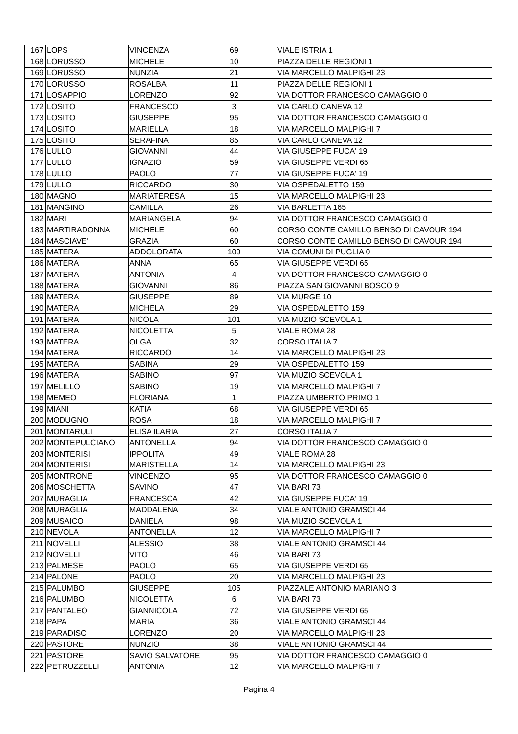| 167 | LOPS | VINCENZA | 69 | | VIALE ISTRIA 1 |
| 168 | LORUSSO | MICHELE | 10 | | PIAZZA DELLE REGIONI 1 |
| 169 | LORUSSO | NUNZIA | 21 | | VIA MARCELLO MALPIGHI 23 |
| 170 | LORUSSO | ROSALBA | 11 | | PIAZZA DELLE REGIONI 1 |
| 171 | LOSAPPIO | LORENZO | 92 | | VIA DOTTOR FRANCESCO CAMAGGIO 0 |
| 172 | LOSITO | FRANCESCO | 3 | | VIA CARLO CANEVA 12 |
| 173 | LOSITO | GIUSEPPE | 95 | | VIA DOTTOR FRANCESCO CAMAGGIO 0 |
| 174 | LOSITO | MARIELLA | 18 | | VIA MARCELLO MALPIGHI 7 |
| 175 | LOSITO | SERAFINA | 85 | | VIA CARLO CANEVA 12 |
| 176 | LULLO | GIOVANNI | 44 | | VIA GIUSEPPE FUCA' 19 |
| 177 | LULLO | IGNAZIO | 59 | | VIA GIUSEPPE VERDI 65 |
| 178 | LULLO | PAOLO | 77 | | VIA GIUSEPPE FUCA' 19 |
| 179 | LULLO | RICCARDO | 30 | | VIA OSPEDALETTO 159 |
| 180 | MAGNO | MARIATERESA | 15 | | VIA MARCELLO MALPIGHI 23 |
| 181 | MANGINO | CAMILLA | 26 | | VIA BARLETTA 165 |
| 182 | MARI | MARIANGELA | 94 | | VIA DOTTOR FRANCESCO CAMAGGIO 0 |
| 183 | MARTIRADONNA | MICHELE | 60 | | CORSO CONTE CAMILLO BENSO DI CAVOUR 194 |
| 184 | MASCIAVE' | GRAZIA | 60 | | CORSO CONTE CAMILLO BENSO DI CAVOUR 194 |
| 185 | MATERA | ADDOLORATA | 109 | | VIA COMUNI DI PUGLIA 0 |
| 186 | MATERA | ANNA | 65 | | VIA GIUSEPPE VERDI 65 |
| 187 | MATERA | ANTONIA | 4 | | VIA DOTTOR FRANCESCO CAMAGGIO 0 |
| 188 | MATERA | GIOVANNI | 86 | | PIAZZA SAN GIOVANNI BOSCO 9 |
| 189 | MATERA | GIUSEPPE | 89 | | VIA MURGE 10 |
| 190 | MATERA | MICHELA | 29 | | VIA OSPEDALETTO 159 |
| 191 | MATERA | NICOLA | 101 | | VIA MUZIO SCEVOLA 1 |
| 192 | MATERA | NICOLETTA | 5 | | VIALE ROMA 28 |
| 193 | MATERA | OLGA | 32 | | CORSO ITALIA 7 |
| 194 | MATERA | RICCARDO | 14 | | VIA MARCELLO MALPIGHI 23 |
| 195 | MATERA | SABINA | 29 | | VIA OSPEDALETTO 159 |
| 196 | MATERA | SABINO | 97 | | VIA MUZIO SCEVOLA 1 |
| 197 | MELILLO | SABINO | 19 | | VIA MARCELLO MALPIGHI 7 |
| 198 | MEMEO | FLORIANA | 1 | | PIAZZA UMBERTO PRIMO 1 |
| 199 | MIANI | KATIA | 68 | | VIA GIUSEPPE VERDI 65 |
| 200 | MODUGNO | ROSA | 18 | | VIA MARCELLO MALPIGHI 7 |
| 201 | MONTARULI | ELISA ILARIA | 27 | | CORSO ITALIA 7 |
| 202 | MONTEPULCIANO | ANTONELLA | 94 | | VIA DOTTOR FRANCESCO CAMAGGIO 0 |
| 203 | MONTERISI | IPPOLITA | 49 | | VIALE ROMA 28 |
| 204 | MONTERISI | MARISTELLA | 14 | | VIA MARCELLO MALPIGHI 23 |
| 205 | MONTRONE | VINCENZO | 95 | | VIA DOTTOR FRANCESCO CAMAGGIO 0 |
| 206 | MOSCHETTA | SAVINO | 47 | | VIA BARI 73 |
| 207 | MURAGLIA | FRANCESCA | 42 | | VIA GIUSEPPE FUCA' 19 |
| 208 | MURAGLIA | MADDALENA | 34 | | VIALE ANTONIO GRAMSCI 44 |
| 209 | MUSAICO | DANIELA | 98 | | VIA MUZIO SCEVOLA 1 |
| 210 | NEVOLA | ANTONELLA | 12 | | VIA MARCELLO MALPIGHI 7 |
| 211 | NOVELLI | ALESSIO | 38 | | VIALE ANTONIO GRAMSCI 44 |
| 212 | NOVELLI | VITO | 46 | | VIA BARI 73 |
| 213 | PALMESE | PAOLO | 65 | | VIA GIUSEPPE VERDI 65 |
| 214 | PALONE | PAOLO | 20 | | VIA MARCELLO MALPIGHI 23 |
| 215 | PALUMBO | GIUSEPPE | 105 | | PIAZZALE ANTONIO MARIANO 3 |
| 216 | PALUMBO | NICOLETTA | 6 | | VIA BARI 73 |
| 217 | PANTALEO | GIANNICOLA | 72 | | VIA GIUSEPPE VERDI 65 |
| 218 | PAPA | MARIA | 36 | | VIALE ANTONIO GRAMSCI 44 |
| 219 | PARADISO | LORENZO | 20 | | VIA MARCELLO MALPIGHI 23 |
| 220 | PASTORE | NUNZIO | 38 | | VIALE ANTONIO GRAMSCI 44 |
| 221 | PASTORE | SAVIO SALVATORE | 95 | | VIA DOTTOR FRANCESCO CAMAGGIO 0 |
| 222 | PETRUZZELLI | ANTONIA | 12 | | VIA MARCELLO MALPIGHI 7 |
Pagina 4